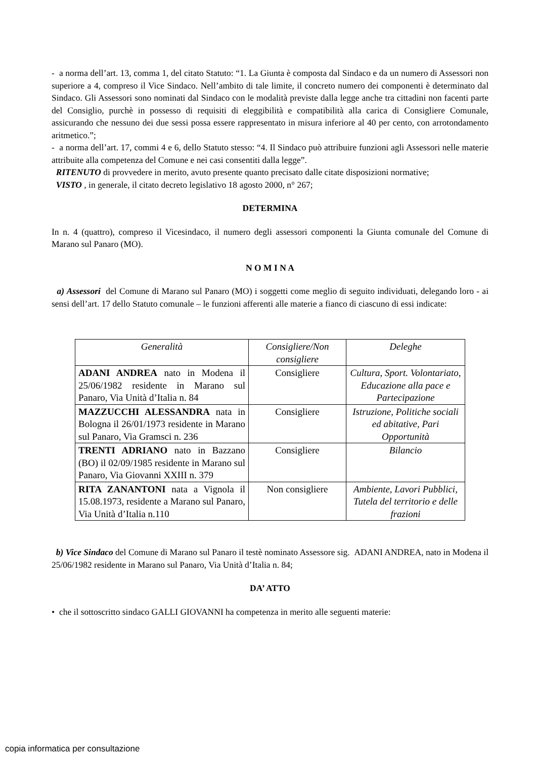- a norma dell’art. 13, comma 1, del citato Statuto: “1. La Giunta è composta dal Sindaco e da un numero di Assessori non superiore a 4, compreso il Vice Sindaco. Nell’ambito di tale limite, il concreto numero dei componenti è determinato dal Sindaco. Gli Assessori sono nominati dal Sindaco con le modalità previste dalla legge anche tra cittadini non facenti parte del Consiglio, purchè in possesso di requisiti di eleggibilità e compatibilità alla carica di Consigliere Comunale, assicurando che nessuno dei due sessi possa essere rappresentato in misura inferiore al 40 per cento, con arrotondamento aritmetico.”;
- a norma dell’art. 17, commi 4 e 6, dello Statuto stesso: “4. Il Sindaco può attribuire funzioni agli Assessori nelle materie attribuite alla competenza del Comune e nei casi consentiti dalla legge”.
RITENUTO di provvedere in merito, avuto presente quanto precisato dalle citate disposizioni normative;
VISTO , in generale, il citato decreto legislativo 18 agosto 2000, n° 267;
DETERMINA
In n. 4 (quattro), compreso il Vicesindaco, il numero degli assessori componenti la Giunta comunale del Comune di Marano sul Panaro (MO).
N O M I N A
a) Assessori del Comune di Marano sul Panaro (MO) i soggetti come meglio di seguito individuati, delegando loro - ai sensi dell’art. 17 dello Statuto comunale – le funzioni afferenti alle materie a fianco di ciascuno di essi indicate:
| Generalità | Consigliere/Non consigliere | Deleghe |
| ADANI ANDREA nato in Modena il 25/06/1982 residente in Marano sul Panaro, Via Unità d’Italia n. 84 | Consigliere | Cultura, Sport. Volontariato, Educazione alla pace e Partecipazione |
| MAZZUCCHI ALESSANDRA nata in Bologna il 26/01/1973 residente in Marano sul Panaro, Via Gramsci n. 236 | Consigliere | Istruzione, Politiche sociali ed abitative, Pari Opportunità |
| TRENTI ADRIANO nato in Bazzano (BO) il 02/09/1985 residente in Marano sul Panaro, Via Giovanni XXIII n. 379 | Consigliere | Bilancio |
| RITA ZANANTONI nata a Vignola il 15.08.1973, residente a Marano sul Panaro, Via Unità d’Italia n.110 | Non consigliere | Ambiente, Lavori Pubblici, Tutela del territorio e delle frazioni |
b) Vice Sindaco del Comune di Marano sul Panaro il testè nominato Assessore sig. ADANI ANDREA, nato in Modena il 25/06/1982 residente in Marano sul Panaro, Via Unità d’Italia n. 84;
DA’ ATTO
• che il sottoscritto sindaco GALLI GIOVANNI ha competenza in merito alle seguenti materie:
copia informatica per consultazione